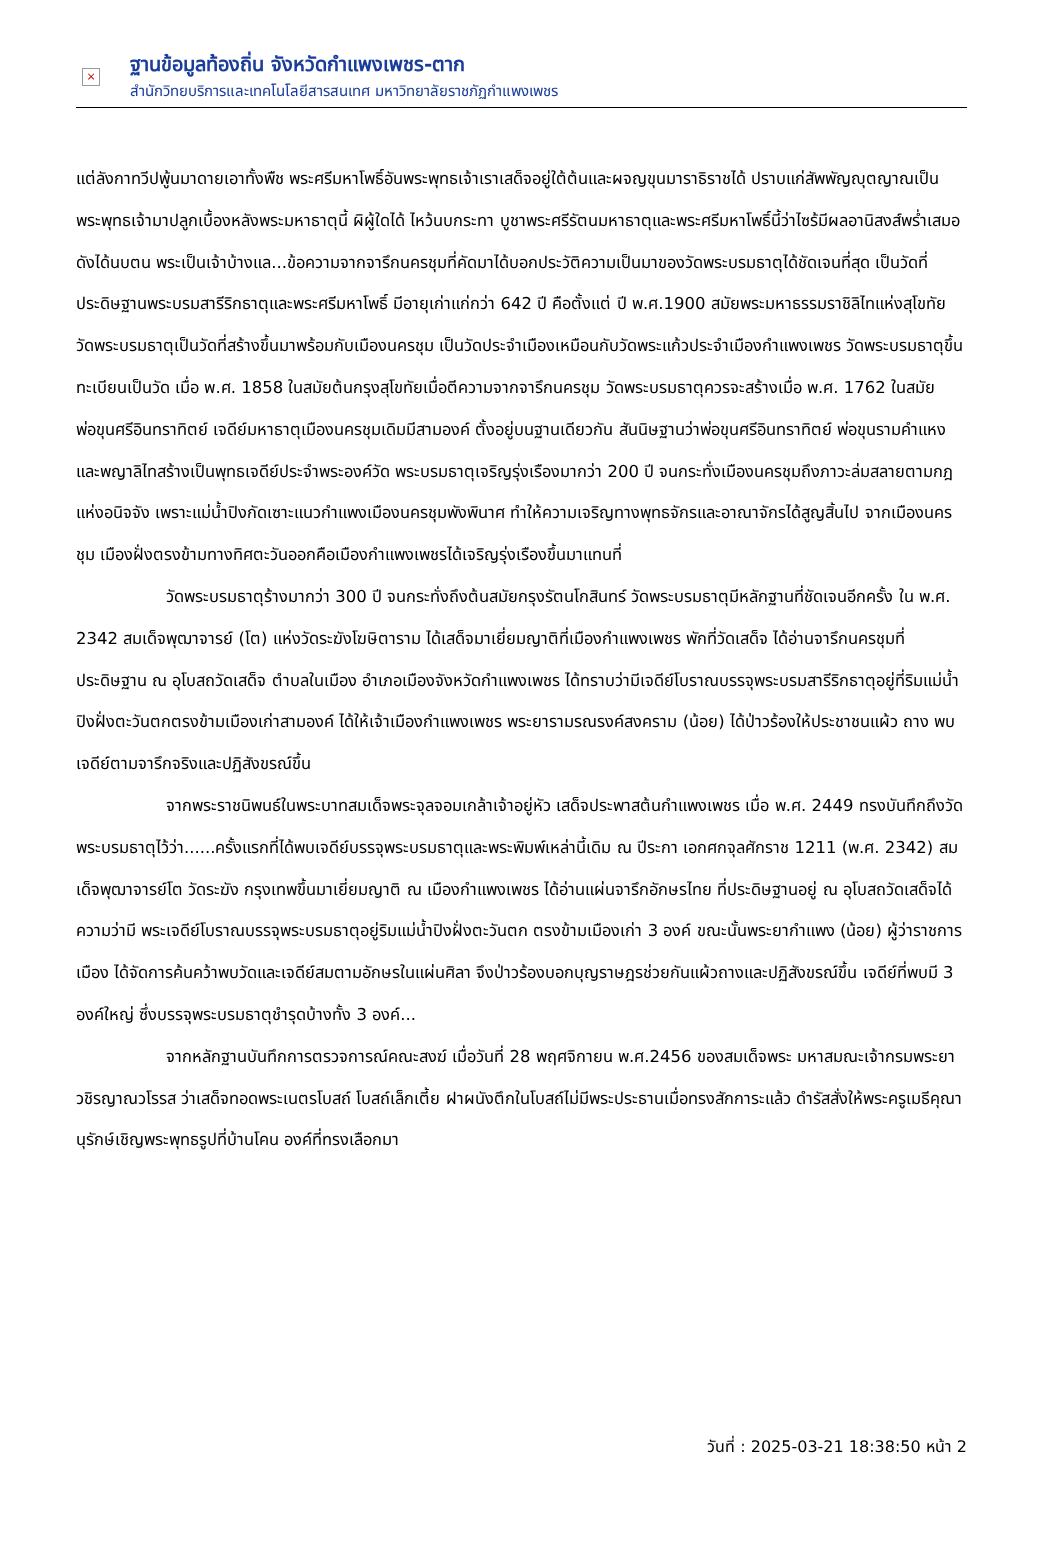×
ฐานข้อมูลท้องถิ่น จังหวัดกำแพงเพชร-ตาก
สำนักวิทยบริการและเทคโนโลยีสารสนเทศ มหาวิทยาลัยราชภัฏกำแพงเพชร
แต่ลังกาทวีปพู้นมาดายเอาทั้งพืช พระศรีมหาโพธิ์อันพระพุทธเจ้าเราเสด็จอยู่ใต้ต้นและผจญขุนมาราธิราชได้ ปราบแก่สัพพัญญุตญาณเป็นพระพุทธเจ้ามาปลูกเบื้องหลังพระมหาธาตุนี้ ผิผู้ใดได้ ไหว้นบกระทา บูชาพระศรีรัตนมหาธาตุและพระศรีมหาโพธิ์นี้ว่าไซร้มีผลอานิสงส์พร่ำเสมอดังได้นบตน พระเป็นเจ้าบ้างแล...ข้อความจากจารึกนครชุมที่คัดมาได้บอกประวัติความเป็นมาของวัดพระบรมธาตุได้ชัดเจนที่สุด เป็นวัดที่ประดิษฐานพระบรมสารีริกธาตุและพระศรีมหาโพธิ์ มีอายุเก่าแก่กว่า 642 ปี คือตั้งแต่ ปี พ.ศ.1900 สมัยพระมหาธรรมราชิลิไทแห่งสุโขทัย วัดพระบรมธาตุเป็นวัดที่สร้างขึ้นมาพร้อมกับเมืองนครชุม เป็นวัดประจำเมืองเหมือนกับวัดพระแก้วประจำเมืองกำแพงเพชร วัดพระบรมธาตุขึ้นทะเบียนเป็นวัด เมื่อ พ.ศ. 1858 ในสมัยต้นกรุงสุโขทัยเมื่อตีความจากจารึกนครชุม วัดพระบรมธาตุควรจะสร้างเมื่อ พ.ศ. 1762 ในสมัยพ่อขุนศรีอินทราทิตย์ เจดีย์มหาธาตุเมืองนครชุมเดิมมีสามองค์ ตั้งอยู่บนฐานเดียวกัน สันนิษฐานว่าพ่อขุนศรีอินทราทิตย์ พ่อขุนรามคำแหง และพญาลิไทสร้างเป็นพุทธเจดีย์ประจำพระองค์วัด พระบรมธาตุเจริญรุ่งเรืองมากว่า 200 ปี จนกระทั่งเมืองนครชุมถึงภาวะล่มสลายตามกฎแห่งอนิจจัง เพราะแม่น้ำปิงกัดเซาะแนวกำแพงเมืองนครชุมพังพินาศ ทำให้ความเจริญทางพุทธจักรและอาณาจักรได้สูญสิ้นไป จากเมืองนครชุม เมืองฝั่งตรงข้ามทางทิศตะวันออกคือเมืองกำแพงเพชรได้เจริญรุ่งเรืองขึ้นมาแทนที่
วัดพระบรมธาตุร้างมากว่า 300 ปี จนกระทั่งถึงต้นสมัยกรุงรัตนโกสินทร์ วัดพระบรมธาตุมีหลักฐานที่ชัดเจนอีกครั้ง ใน พ.ศ. 2342 สมเด็จพุฒาจารย์ (โต) แห่งวัดระฆังโฆษิตาราม ได้เสด็จมาเยี่ยมญาติที่เมืองกำแพงเพชร พักที่วัดเสด็จ ได้อ่านจารึกนครชุมที่ประดิษฐาน ณ อุโบสถวัดเสด็จ ตำบลในเมือง อำเภอเมืองจังหวัดกำแพงเพชร ได้ทราบว่ามีเจดีย์โบราณบรรจุพระบรมสารีริกธาตุอยู่ที่ริมแม่น้ำปิงฝั่งตะวันตกตรงข้ามเมืองเก่าสามองค์ ได้ให้เจ้าเมืองกำแพงเพชร พระยารามรณรงค์สงคราม (น้อย) ได้ป่าวร้องให้ประชาชนแผ้ว ถาง พบเจดีย์ตามจารึกจริงและปฏิสังขรณ์ขึ้น
จากพระราชนิพนธ์ในพระบาทสมเด็จพระจุลจอมเกล้าเจ้าอยู่หัว เสด็จประพาสต้นกำแพงเพชร เมื่อ พ.ศ. 2449 ทรงบันทึกถึงวัดพระบรมธาตุไว้ว่า......ครั้งแรกที่ได้พบเจดีย์บรรจุพระบรมธาตุและพระพิมพ์เหล่านี้เดิม ณ ปีระกา เอกศกจุลศักราช 1211 (พ.ศ. 2342) สมเด็จพุฒาจารย์โต วัดระฆัง กรุงเทพขึ้นมาเยี่ยมญาติ ณ เมืองกำแพงเพชร ได้อ่านแผ่นจารึกอักษรไทย ที่ประดิษฐานอยู่ ณ อุโบสถวัดเสด็จได้ความว่ามี พระเจดีย์โบราณบรรจุพระบรมธาตุอยู่ริมแม่น้ำปิงฝั่งตะวันตก ตรงข้ามเมืองเก่า 3 องค์ ขณะนั้นพระยากำแพง (น้อย) ผู้ว่าราชการเมือง ได้จัดการค้นคว้าพบวัดและเจดีย์สมตามอักษรในแผ่นศิลา จึงป่าวร้องบอกบุญราษฎรช่วยกันแผ้วถางและปฏิสังขรณ์ขึ้น เจดีย์ที่พบมี 3 องค์ใหญ่ ซึ่งบรรจุพระบรมธาตุชำรุดบ้างทั้ง 3 องค์...
จากหลักฐานบันทึกการตรวจการณ์คณะสงฆ์ เมื่อวันที่ 28 พฤศจิกายน พ.ศ.2456 ของสมเด็จพระ มหาสมณะเจ้ากรมพระยาวชิรญาณวโรรส ว่าเสด็จทอดพระเนตรโบสถ์ โบสถ์เล็กเตี้ย ฝาผนังตึกในโบสถ์ไม่มีพระประธานเมื่อทรงสักการะแล้ว ดำรัสสั่งให้พระครูเมธีคุณานุรักษ์เชิญพระพุทธรูปที่บ้านโคน องค์ที่ทรงเลือกมา
วันที่ : 2025-03-21 18:38:50 หน้า 2